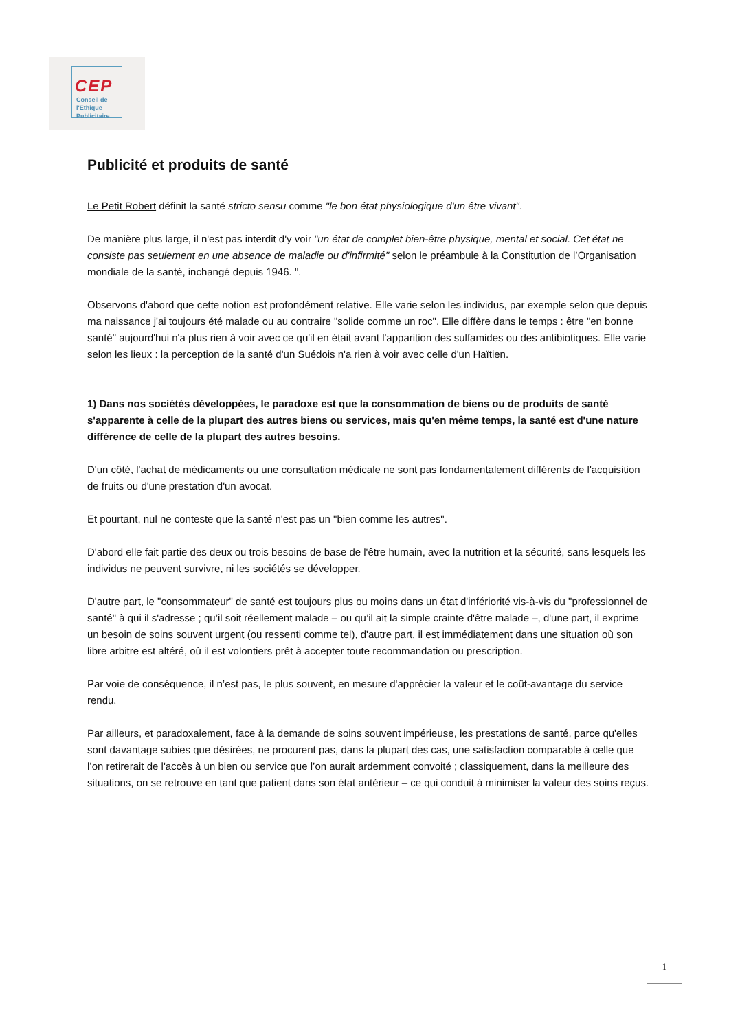CEP
Conseil de
l'Ethique
Publicitaire
Publicité et produits de santé
Le Petit Robert définit la santé stricto sensu comme "le bon état physiologique d'un être vivant".
De manière plus large, il n'est pas interdit d'y voir "un état de complet bien-être physique, mental et social. Cet état ne consiste pas seulement en une absence de maladie ou d'infirmité" selon le préambule à la Constitution de l’Organisation mondiale de la santé, inchangé depuis 1946. ".
Observons d'abord que cette notion est profondément relative. Elle varie selon les individus, par exemple selon que depuis ma naissance j'ai toujours été malade ou au contraire "solide comme un roc". Elle diffère dans le temps : être "en bonne santé" aujourd'hui n'a plus rien à voir avec ce qu'il en était avant l'apparition des sulfamides ou des antibiotiques. Elle varie selon les lieux : la perception de la santé d'un Suédois n'a rien à voir avec celle d'un Haïtien.
1) Dans nos sociétés développées, le paradoxe est que la consommation de biens ou de produits de santé s'apparente à celle de la plupart des autres biens ou services, mais qu'en même temps, la santé est d'une nature différence de celle de la plupart des autres besoins.
D'un côté, l'achat de médicaments ou une consultation médicale ne sont pas fondamentalement différents de l'acquisition de fruits ou d'une prestation d'un avocat.
Et pourtant, nul ne conteste que la santé n'est pas un "bien comme les autres".
D'abord elle fait partie des deux ou trois besoins de base de l'être humain, avec la nutrition et la sécurité, sans lesquels les individus ne peuvent survivre, ni les sociétés se développer.
D'autre part, le "consommateur" de santé est toujours plus ou moins dans un état d'infériorité vis-à-vis du "professionnel de santé" à qui il s'adresse ; qu’il soit réellement malade – ou qu’il ait la simple crainte d'être malade –, d'une part, il exprime un besoin de soins souvent urgent (ou ressenti comme tel), d'autre part, il est immédiatement dans une situation où son libre arbitre est altéré, où il est volontiers prêt à accepter toute recommandation ou prescription.
Par voie de conséquence, il n’est pas, le plus souvent, en mesure d'apprécier la valeur et le coût-avantage du service rendu.
Par ailleurs, et paradoxalement, face à la demande de soins souvent impérieuse, les prestations de santé, parce qu'elles sont davantage subies que désirées, ne procurent pas, dans la plupart des cas, une satisfaction comparable à celle que l’on retirerait de l'accès à un bien ou service que l’on aurait ardemment convoité ; classiquement, dans la meilleure des situations, on se retrouve en tant que patient dans son état antérieur – ce qui conduit à minimiser la valeur des soins reçus.
1